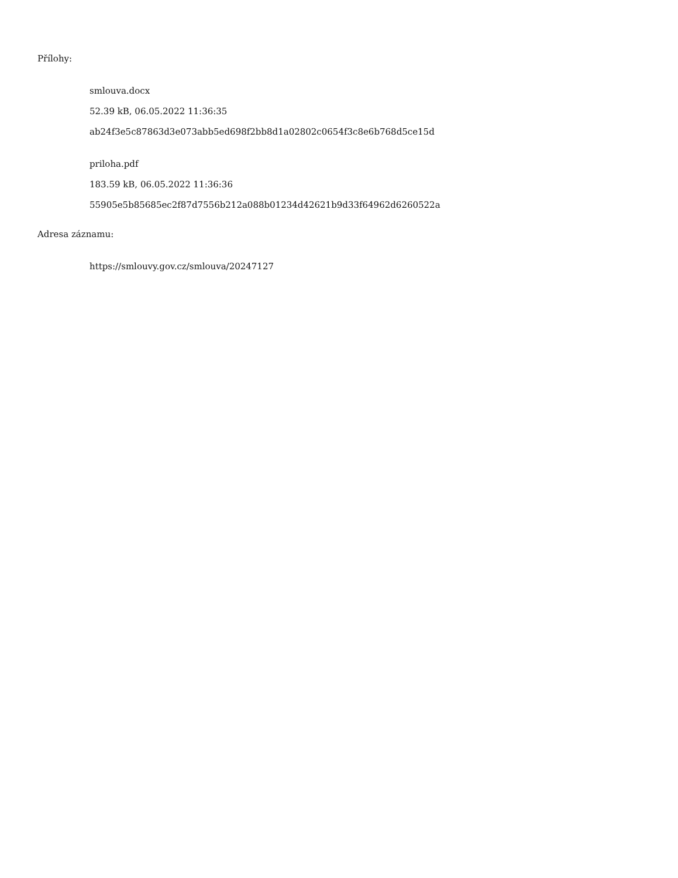Přílohy:
smlouva.docx
52.39 kB, 06.05.2022 11:36:35
ab24f3e5c87863d3e073abb5ed698f2bb8d1a02802c0654f3c8e6b768d5ce15d
priloha.pdf
183.59 kB, 06.05.2022 11:36:36
55905e5b85685ec2f87d7556b212a088b01234d42621b9d33f64962d6260522a
Adresa záznamu:
https://smlouvy.gov.cz/smlouva/20247127